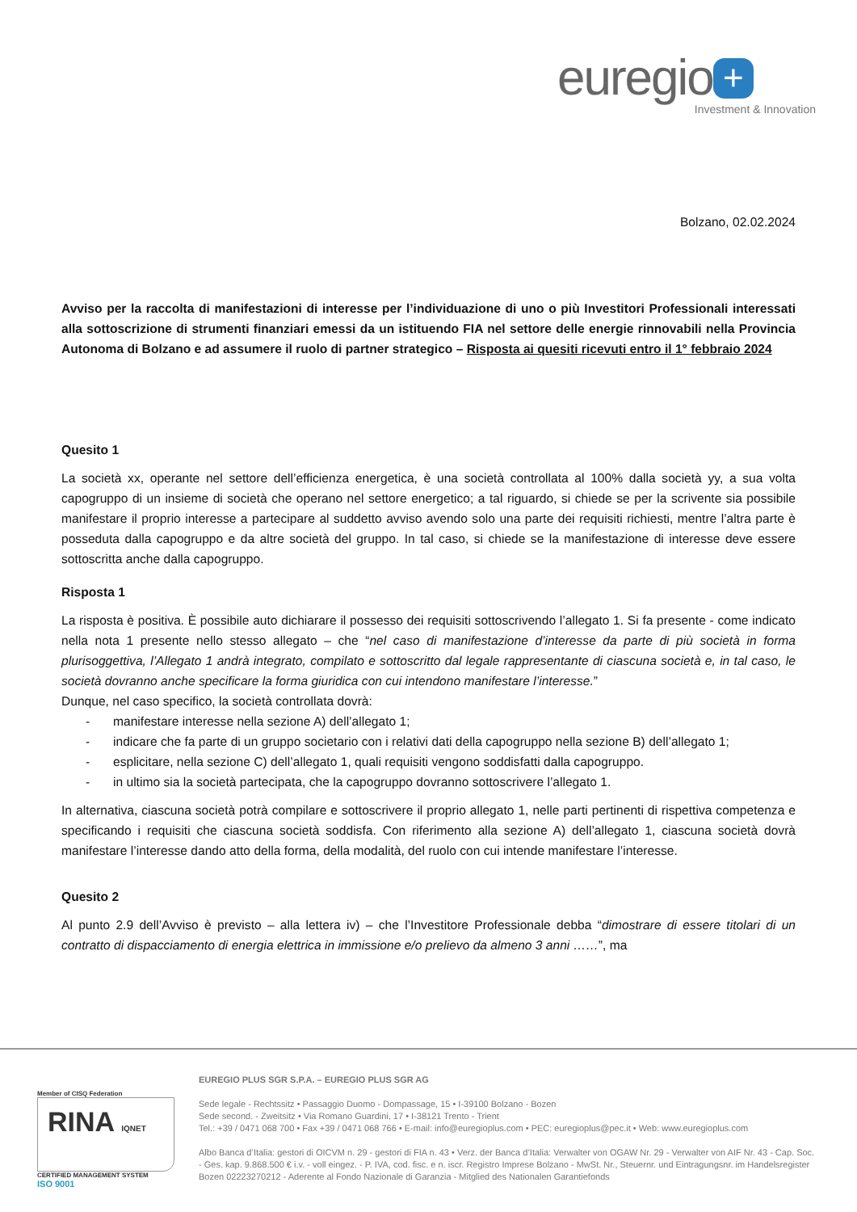euregio +
Investment & Innovation
Bolzano, 02.02.2024
Avviso per la raccolta di manifestazioni di interesse per l’individuazione di uno o più Investitori Professionali interessati alla sottoscrizione di strumenti finanziari emessi da un istituendo FIA nel settore delle energie rinnovabili nella Provincia Autonoma di Bolzano e ad assumere il ruolo di partner strategico – Risposta ai quesiti ricevuti entro il 1° febbraio 2024
Quesito 1
La società xx, operante nel settore dell’efficienza energetica, è una società controllata al 100% dalla società yy, a sua volta capogruppo di un insieme di società che operano nel settore energetico; a tal riguardo, si chiede se per la scrivente sia possibile manifestare il proprio interesse a partecipare al suddetto avviso avendo solo una parte dei requisiti richiesti, mentre l’altra parte è posseduta dalla capogruppo e da altre società del gruppo. In tal caso, si chiede se la manifestazione di interesse deve essere sottoscritta anche dalla capogruppo.
Risposta 1
La risposta è positiva. È possibile auto dichiarare il possesso dei requisiti sottoscrivendo l’allegato 1. Si fa presente - come indicato nella nota 1 presente nello stesso allegato – che “nel caso di manifestazione d’interesse da parte di più società in forma plurisoggettiva, l’Allegato 1 andrà integrato, compilato e sottoscritto dal legale rappresentante di ciascuna società e, in tal caso, le società dovranno anche specificare la forma giuridica con cui intendono manifestare l’interesse.”
Dunque, nel caso specifico, la società controllata dovrà:
- manifestare interesse nella sezione A) dell’allegato 1;
- indicare che fa parte di un gruppo societario con i relativi dati della capogruppo nella sezione B) dell’allegato 1;
- esplicitare, nella sezione C) dell’allegato 1, quali requisiti vengono soddisfatti dalla capogruppo.
- in ultimo sia la società partecipata, che la capogruppo dovranno sottoscrivere l’allegato 1.
In alternativa, ciascuna società potrà compilare e sottoscrivere il proprio allegato 1, nelle parti pertinenti di rispettiva competenza e specificando i requisiti che ciascuna società soddisfa. Con riferimento alla sezione A) dell’allegato 1, ciascuna società dovrà manifestare l’interesse dando atto della forma, della modalità, del ruolo con cui intende manifestare l’interesse.
Quesito 2
Al punto 2.9 dell’Avviso è previsto – alla lettera iv) – che l’Investitore Professionale debba “dimostrare di essere titolari di un contratto di dispacciamento di energia elettrica in immissione e/o prelievo da almeno 3 anni ……”, ma
Member of CISQ Federation
RINA IQNET
CERTIFIED MANAGEMENT SYSTEM
ISO 9001
EUREGIO PLUS SGR S.P.A. – EUREGIO PLUS SGR AG
Sede legale - Rechtssitz • Passaggio Duomo - Dompassage, 15 • I-39100 Bolzano - Bozen
Sede second. - Zweitsitz • Via Romano Guardini, 17 • I-38121 Trento - Trient
Tel.: +39 / 0471 068 700 • Fax +39 / 0471 068 766 • E-mail: info@euregioplus.com • PEC: euregioplus@pec.it • Web: www.euregioplus.com
Albo Banca d’Italia: gestori di OICVM n. 29 - gestori di FIA n. 43 • Verz. der Banca d’Italia: Verwalter von OGAW Nr. 29 - Verwalter von AIF Nr. 43 - Cap. Soc. - Ges. kap. 9.868.500 € i.v. - voll eingez. - P. IVA, cod. fisc. e n. iscr. Registro Imprese Bolzano - MwSt. Nr., Steuernr. und Eintragungsnr. im Handelsregister Bozen 02223270212 - Aderente al Fondo Nazionale di Garanzia - Mitglied des Nationalen Garantiefonds